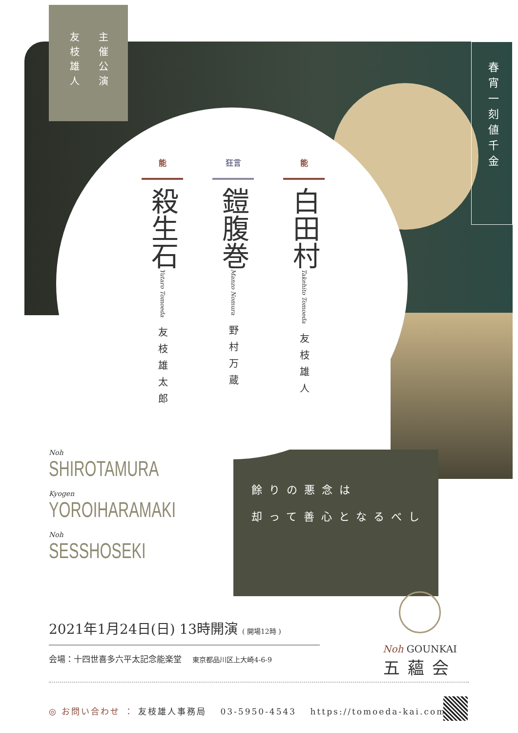友枝雄人
主催公演
春宵一刻値千金
能
殺生石
Yutaro Tomoeda
友枝雄太郎
狂言
鎧腹巻
Manzo Nomura
野村万蔵
能
白田村
Takehito Tomoeda
友枝雄人
Noh
SHIROTAMURA
Kyogen
YOROIHARAMAKI
Noh
SESSHOSEKI
餘りの悪念は
却って善心となるべし
2021年1月24日(日) 13時開演 ( 開場12時 )
会場：十四世喜多六平太記念能楽堂 　東京都品川区上大崎4-6-9
Noh GOUNKAI
五蘊会
◎ お問い合わせ ： 友枝雄人事務局 　03-5950-4543 　https://tomoeda-kai.com